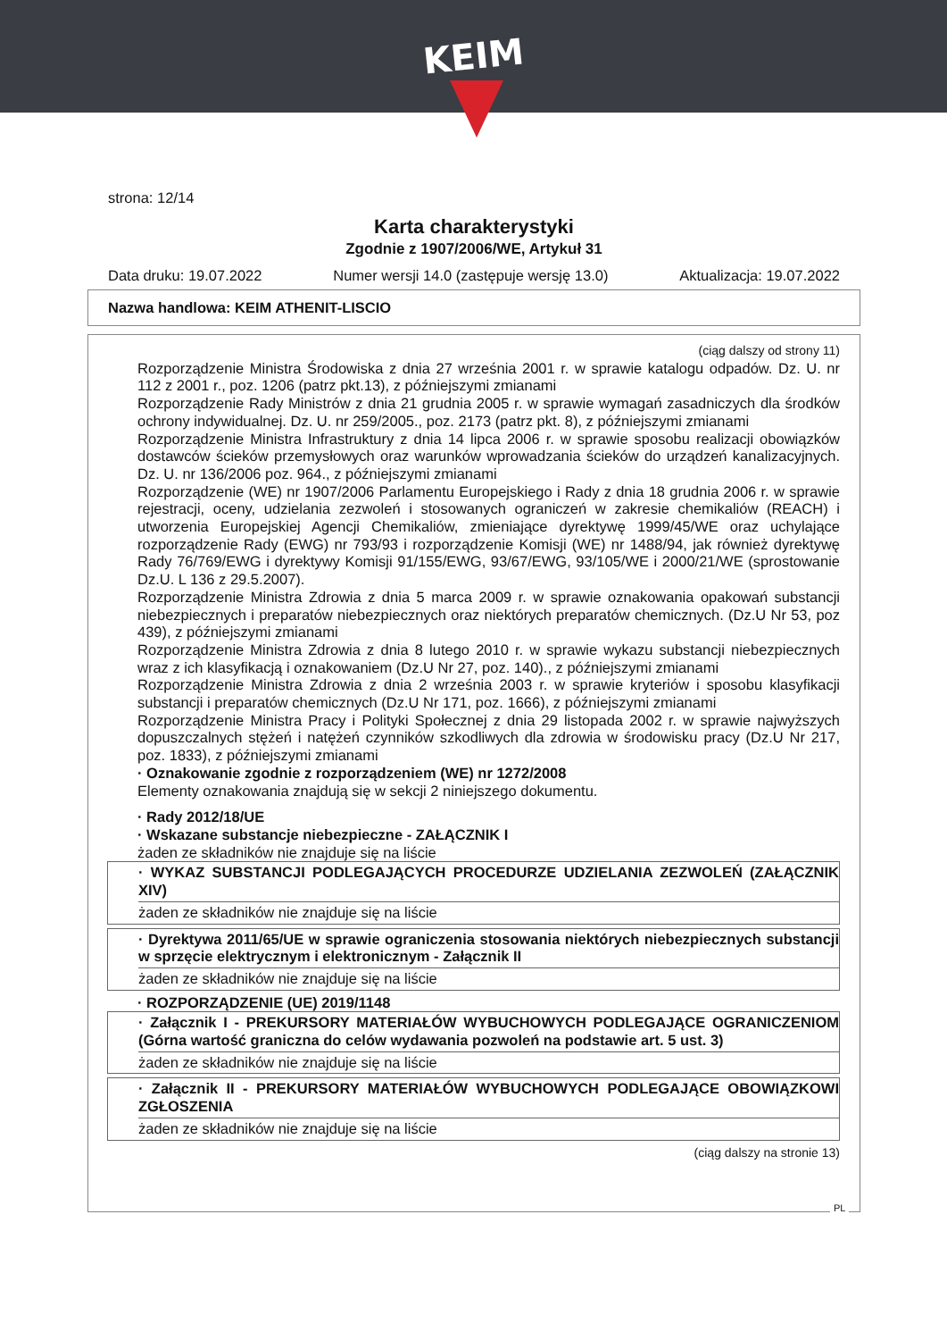KEIM
strona: 12/14
Karta charakterystyki
Zgodnie z 1907/2006/WE, Artykuł 31
Data druku: 19.07.2022 Numer wersji 14.0 (zastępuje wersję 13.0) Aktualizacja: 19.07.2022
Nazwa handlowa: KEIM ATHENIT-LISCIO
(ciąg dalszy od strony 11)
Rozporządzenie Ministra Środowiska z dnia 27 września 2001 r. w sprawie katalogu odpadów. Dz. U. nr 112 z 2001 r., poz. 1206 (patrz pkt.13), z późniejszymi zmianami
Rozporządzenie Rady Ministrów z dnia 21 grudnia 2005 r. w sprawie wymagań zasadniczych dla środków ochrony indywidualnej. Dz. U. nr 259/2005., poz. 2173 (patrz pkt. 8), z późniejszymi zmianami
Rozporządzenie Ministra Infrastruktury z dnia 14 lipca 2006 r. w sprawie sposobu realizacji obowiązków dostawców ścieków przemysłowych oraz warunków wprowadzania ścieków do urządzeń kanalizacyjnych. Dz. U. nr 136/2006 poz. 964., z późniejszymi zmianami
Rozporządzenie (WE) nr 1907/2006 Parlamentu Europejskiego i Rady z dnia 18 grudnia 2006 r. w sprawie rejestracji, oceny, udzielania zezwoleń i stosowanych ograniczeń w zakresie chemikaliów (REACH) i utworzenia Europejskiej Agencji Chemikaliów, zmieniające dyrektywę 1999/45/WE oraz uchylające rozporządzenie Rady (EWG) nr 793/93 i rozporządzenie Komisji (WE) nr 1488/94, jak również dyrektywę Rady 76/769/EWG i dyrektywy Komisji 91/155/EWG, 93/67/EWG, 93/105/WE i 2000/21/WE (sprostowanie Dz.U. L 136 z 29.5.2007).
Rozporządzenie Ministra Zdrowia z dnia 5 marca 2009 r. w sprawie oznakowania opakowań substancji niebezpiecznych i preparatów niebezpiecznych oraz niektórych preparatów chemicznych. (Dz.U Nr 53, poz 439), z późniejszymi zmianami
Rozporządzenie Ministra Zdrowia z dnia 8 lutego 2010 r. w sprawie wykazu substancji niebezpiecznych wraz z ich klasyfikacją i oznakowaniem (Dz.U Nr 27, poz. 140)., z późniejszymi zmianami
Rozporządzenie Ministra Zdrowia z dnia 2 września 2003 r. w sprawie kryteriów i sposobu klasyfikacji substancji i preparatów chemicznych (Dz.U Nr 171, poz. 1666), z późniejszymi zmianami
Rozporządzenie Ministra Pracy i Polityki Społecznej z dnia 29 listopada 2002 r. w sprawie najwyższych dopuszczalnych stężeń i natężeń czynników szkodliwych dla zdrowia w środowisku pracy (Dz.U Nr 217, poz. 1833), z późniejszymi zmianami
· Oznakowanie zgodnie z rozporządzeniem (WE) nr 1272/2008
Elementy oznakowania znajdują się w sekcji 2 niniejszego dokumentu.
· Rady 2012/18/UE
· Wskazane substancje niebezpieczne - ZAŁĄCZNIK I
żaden ze składników nie znajduje się na liście
· WYKAZ SUBSTANCJI PODLEGAJĄCYCH PROCEDURZE UDZIELANIA ZEZWOLEŃ (ZAŁĄCZNIK XIV)
żaden ze składników nie znajduje się na liście
· Dyrektywa 2011/65/UE w sprawie ograniczenia stosowania niektórych niebezpiecznych substancji w sprzęcie elektrycznym i elektronicznym - Załącznik II
żaden ze składników nie znajduje się na liście
· ROZPORZĄDZENIE (UE) 2019/1148
· Załącznik I - PREKURSORY MATERIAŁÓW WYBUCHOWYCH PODLEGAJĄCE OGRANICZENIOM (Górna wartość graniczna do celów wydawania pozwoleń na podstawie art. 5 ust. 3)
żaden ze składników nie znajduje się na liście
· Załącznik II - PREKURSORY MATERIAŁÓW WYBUCHOWYCH PODLEGAJĄCE OBOWIĄZKOWI ZGŁOSZENIA
żaden ze składników nie znajduje się na liście
(ciąg dalszy na stronie 13)
PL